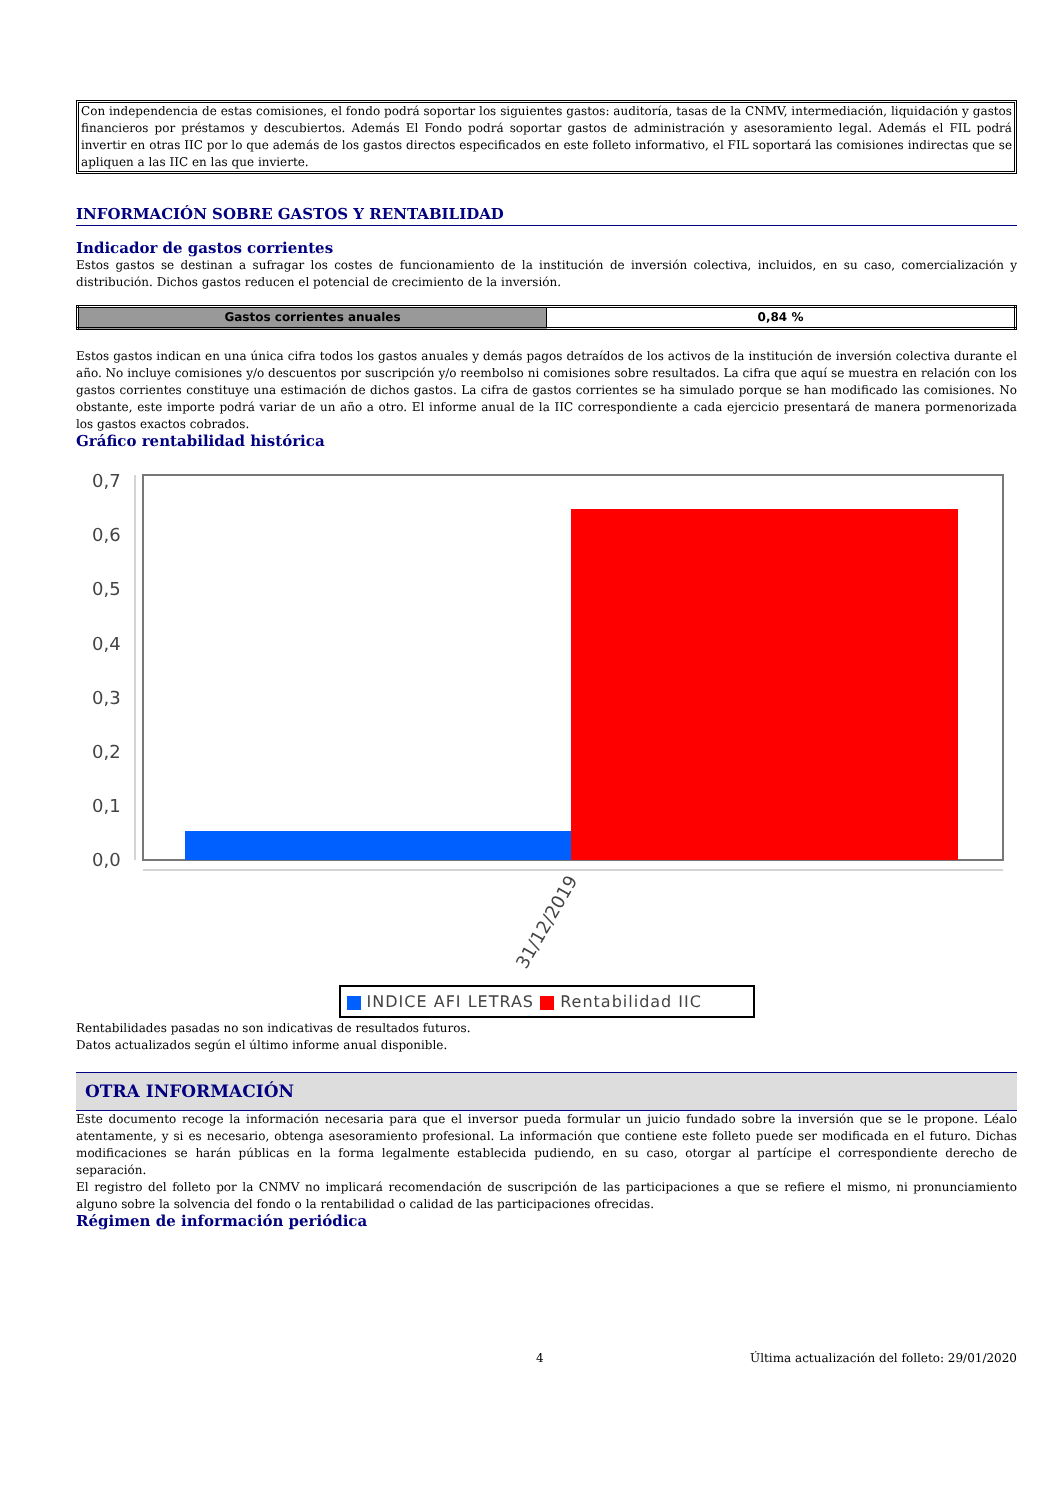Con independencia de estas comisiones, el fondo podrá soportar los siguientes gastos: auditoría, tasas de la CNMV, intermediación, liquidación y gastos financieros por préstamos y descubiertos. Además El Fondo podrá soportar gastos de administración y asesoramiento legal. Además el FIL podrá invertir en otras IIC por lo que además de los gastos directos especificados en este folleto informativo, el FIL soportará las comisiones indirectas que se apliquen a las IIC en las que invierte.
INFORMACIÓN SOBRE GASTOS Y RENTABILIDAD
Indicador de gastos corrientes
Estos gastos se destinan a sufragar los costes de funcionamiento de la institución de inversión colectiva, incluidos, en su caso, comercialización y distribución. Dichos gastos reducen el potencial de crecimiento de la inversión.
| Gastos corrientes anuales | 0,84 % |
Estos gastos indican en una única cifra todos los gastos anuales y demás pagos detraídos de los activos de la institución de inversión colectiva durante el año. No incluye comisiones y/o descuentos por suscripción y/o reembolso ni comisiones sobre resultados. La cifra que aquí se muestra en relación con los gastos corrientes constituye una estimación de dichos gastos. La cifra de gastos corrientes se ha simulado porque se han modificado las comisiones. No obstante, este importe podrá variar de un año a otro. El informe anual de la IIC correspondiente a cada ejercicio presentará de manera pormenorizada los gastos exactos cobrados.
Gráfico rentabilidad histórica
0,7
0,6
0,5
0,4
0,3
0,2
0,1
0,0
31/12/2019
INDICE AFI LETRAS Rentabilidad IIC
Rentabilidades pasadas no son indicativas de resultados futuros.
Datos actualizados según el último informe anual disponible.
OTRA INFORMACIÓN
Este documento recoge la información necesaria para que el inversor pueda formular un juicio fundado sobre la inversión que se le propone. Léalo atentamente, y si es necesario, obtenga asesoramiento profesional. La información que contiene este folleto puede ser modificada en el futuro. Dichas modificaciones se harán públicas en la forma legalmente establecida pudiendo, en su caso, otorgar al partícipe el correspondiente derecho de separación.
El registro del folleto por la CNMV no implicará recomendación de suscripción de las participaciones a que se refiere el mismo, ni pronunciamiento alguno sobre la solvencia del fondo o la rentabilidad o calidad de las participaciones ofrecidas.
Régimen de información periódica
4 Última actualización del folleto: 29/01/2020